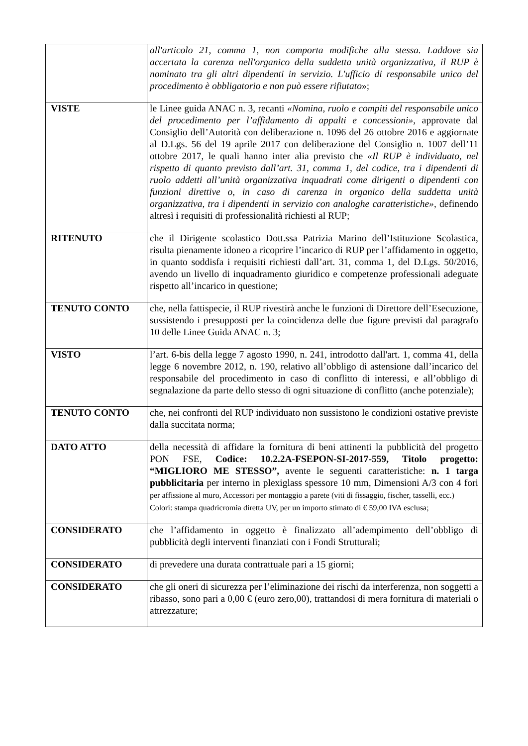| | all'articolo 21, comma 1, non comporta modifiche alla stessa. Laddove sia accertata la carenza nell'organico della suddetta unità organizzativa, il RUP è nominato tra gli altri dipendenti in servizio. L'ufficio di responsabile unico del procedimento è obbligatorio e non può essere rifiutato »; |
| VISTE | le Linee guida ANAC n. 3, recanti «Nomina, ruolo e compiti del responsabile unico del procedimento per l’affidamento di appalti e concessioni» , approvate dal Consiglio dell’Autorità con deliberazione n. 1096 del 26 ottobre 2016 e aggiornate al D.Lgs. 56 del 19 aprile 2017 con deliberazione del Consiglio n. 1007 dell’11 ottobre 2017, le quali hanno inter alia previsto che «Il RUP è individuato, nel rispetto di quanto previsto dall’art. 31, comma 1, del codice, tra i dipendenti di ruolo addetti all’unità organizzativa inquadrati come dirigenti o dipendenti con funzioni direttive o, in caso di carenza in organico della suddetta unità organizzativa, tra i dipendenti in servizio con analoghe caratteristiche» , definendo altresì i requisiti di professionalità richiesti al RUP; |
| RITENUTO | che il Dirigente scolastico Dott.ssa Patrizia Marino dell’Istituzione Scolastica, risulta pienamente idoneo a ricoprire l’incarico di RUP per l’affidamento in oggetto, in quanto soddisfa i requisiti richiesti dall’art. 31, comma 1, del D.Lgs. 50/2016, avendo un livello di inquadramento giuridico e competenze professionali adeguate rispetto all’incarico in questione; |
| TENUTO CONTO | che, nella fattispecie, il RUP rivestirà anche le funzioni di Direttore dell’Esecuzione, sussistendo i presupposti per la coincidenza delle due figure previsti dal paragrafo 10 delle Linee Guida ANAC n. 3; |
| VISTO | l’art. 6-bis della legge 7 agosto 1990, n. 241, introdotto dall'art. 1, comma 41, della legge 6 novembre 2012, n. 190, relativo all’obbligo di astensione dall’incarico del responsabile del procedimento in caso di conflitto di interessi, e all’obbligo di segnalazione da parte dello stesso di ogni situazione di conflitto (anche potenziale); |
| TENUTO CONTO | che, nei confronti del RUP individuato non sussistono le condizioni ostative previste dalla succitata norma; |
| DATO ATTO | della necessità di affidare la fornitura di beni attinenti la pubblicità del progetto PON FSE, Codice: 10.2.2A-FSEPON-SI-2017-559, Titolo progetto: “MIGLIORO ME STESSO”, avente le seguenti caratteristiche: n. 1 targa pubblicitaria per interno in plexiglass spessore 10 mm, Dimensioni A/3 con 4 fori per affissione al muro, Accessori per montaggio a parete (viti di fissaggio, fischer, tasselli, ecc.) Colori: stampa quadricromia diretta UV, per un importo stimato di € 59,00 IVA esclusa; |
| CONSIDERATO | che l’affidamento in oggetto è finalizzato all’adempimento dell’obbligo di pubblicità degli interventi finanziati con i Fondi Strutturali; |
| CONSIDERATO | di prevedere una durata contrattuale pari a 15 giorni; |
| CONSIDERATO | che gli oneri di sicurezza per l’eliminazione dei rischi da interferenza, non soggetti a ribasso, sono pari a 0,00 € (euro zero,00), trattandosi di mera fornitura di materiali o attrezzature; |